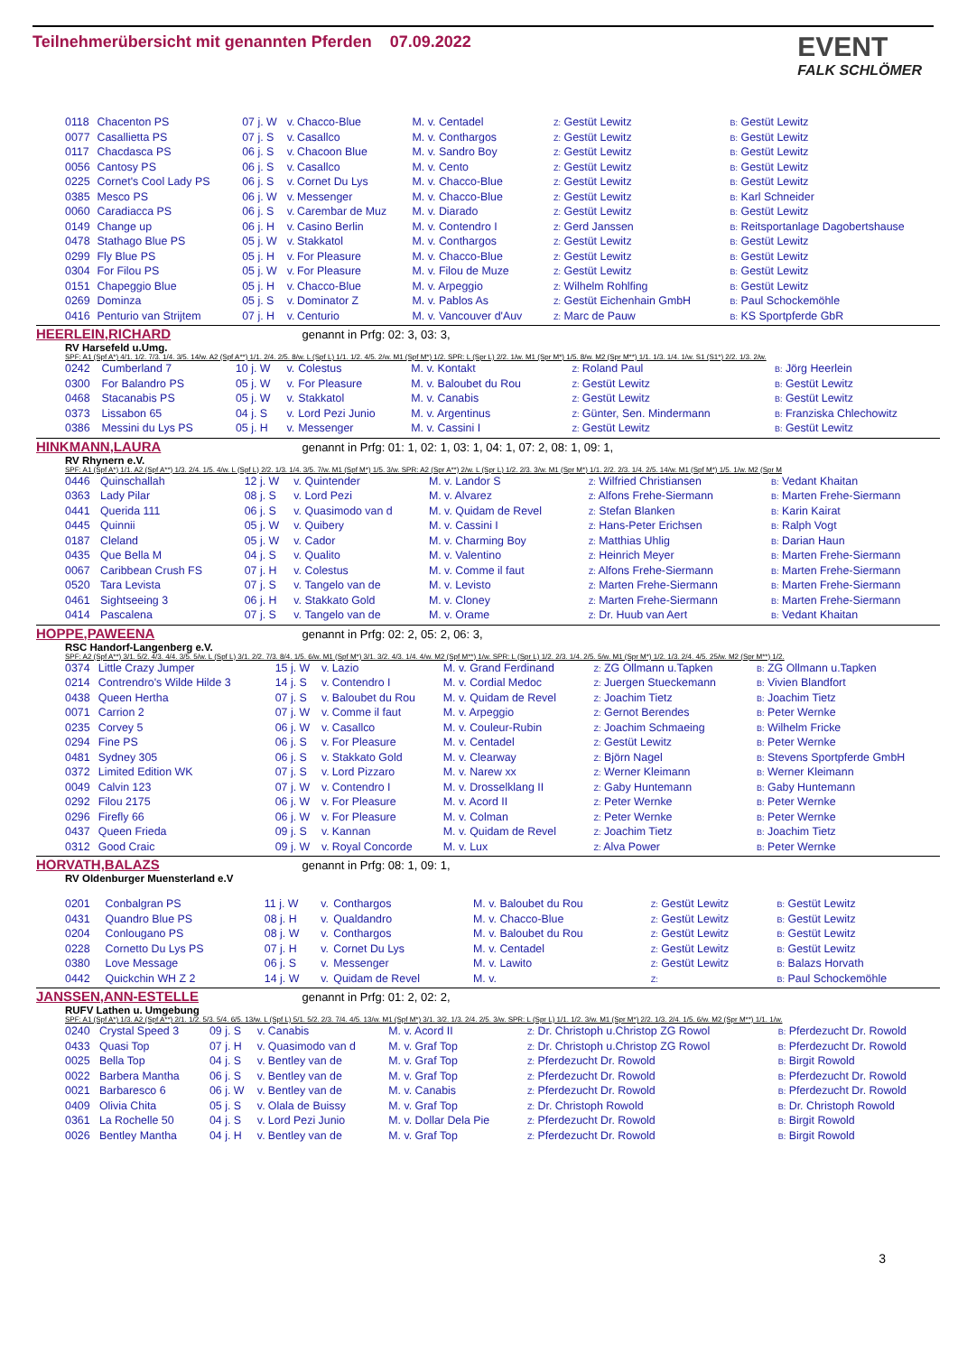Teilnehmerübersicht mit genannten Pferden 07.09.2022
EVENT
FALK SCHLÖMER
| 0118 | Chacenton PS | 07 j. W | v. | Chacco-Blue | M. v. Centadel | Z: Gestüt Lewitz | B: Gestüt Lewitz |
| 0077 | Casallietta PS | 07 j. S | v. | Casallco | M. v. Conthargos | Z: Gestüt Lewitz | B: Gestüt Lewitz |
| 0117 | Chacdasca PS | 06 j. S | v. | Chacoon Blue | M. v. Sandro Boy | Z: Gestüt Lewitz | B: Gestüt Lewitz |
| 0056 | Cantosy PS | 06 j. S | v. | Casallco | M. v. Cento | Z: Gestüt Lewitz | B: Gestüt Lewitz |
| 0225 | Cornet's Cool Lady PS | 06 j. S | v. | Cornet Du Lys | M. v. Chacco-Blue | Z: Gestüt Lewitz | B: Gestüt Lewitz |
| 0385 | Mesco PS | 06 j. W | v. | Messenger | M. v. Chacco-Blue | Z: Gestüt Lewitz | B: Karl Schneider |
| 0060 | Caradiacca PS | 06 j. S | v. | Carembar de Muz | M. v. Diarado | Z: Gestüt Lewitz | B: Gestüt Lewitz |
| 0149 | Change up | 06 j. H | v. | Casino Berlin | M. v. Contendro I | Z: Gerd Janssen | B: Reitsportanlage Dagobertshause |
| 0478 | Stathago Blue PS | 05 j. W | v. | Stakkatol | M. v. Conthargos | Z: Gestüt Lewitz | B: Gestüt Lewitz |
| 0299 | Fly Blue PS | 05 j. H | v. | For Pleasure | M. v. Chacco-Blue | Z: Gestüt Lewitz | B: Gestüt Lewitz |
| 0304 | For Filou PS | 05 j. W | v. | For Pleasure | M. v. Filou de Muze | Z: Gestüt Lewitz | B: Gestüt Lewitz |
| 0151 | Chapeggio Blue | 05 j. H | v. | Chacco-Blue | M. v. Arpeggio | Z: Wilhelm Rohlfing | B: Gestüt Lewitz |
| 0269 | Dominza | 05 j. S | v. | Dominator Z | M. v. Pablos As | Z: Gestüt Eichenhain GmbH | B: Paul Schockemöhle |
| 0416 | Penturio van Strijtem | 07 j. H | v. | Centurio | M. v. Vancouver d'Auv | Z: Marc de Pauw | B: KS Sportpferde GbR |
HEERLEIN,RICHARD genannt in Prfg: 02: 3, 03: 3,
RV Harsefeld u.Umg.
SPF: A1 (Spf A*) 4/1. 1/2. 7/3. 1/4. 3/5. 14/w. A2 (Spf A**) 1/1. 2/4. 2/5. 8/w. L (Spf L) 1/1. 1/2. 4/5. 2/w. M1 (Spf M*) 1/2. SPR: L (Spr L) 2/2. 1/w. M1 (Spr M*) 1/5. 8/w. M2 (Spr M**) 1/1. 1/3. 1/4. 1/w. S1 (S1*) 2/2. 1/3. 2/w.
| 0242 | Cumberland 7 | 10 j. W | v. | Colestus | M. v. Kontakt | Z: Roland Paul | B: Jörg Heerlein |
| 0300 | For Balandro PS | 05 j. W | v. | For Pleasure | M. v. Baloubet du Rou | Z: Gestüt Lewitz | B: Gestüt Lewitz |
| 0468 | Stacanabis PS | 05 j. W | v. | Stakkatol | M. v. Canabis | Z: Gestüt Lewitz | B: Gestüt Lewitz |
| 0373 | Lissabon 65 | 04 j. S | v. | Lord Pezi Junio | M. v. Argentinus | Z: Günter, Sen. Mindermann | B: Franziska Chlechowitz |
| 0386 | Messini du Lys PS | 05 j. H | v. | Messenger | M. v. Cassini I | Z: Gestüt Lewitz | B: Gestüt Lewitz |
HINKMANN,LAURA genannt in Prfg: 01: 1, 02: 1, 03: 1, 04: 1, 07: 2, 08: 1, 09: 1,
RV Rhynern e.V.
SPF: A1 (Spf A*) 1/1. A2 (Spf A**) 1/3. 2/4. 1/5. 4/w. L (Spf L) 2/2. 1/3. 1/4. 3/5. 7/w. M1 (Spf M*) 1/5. 3/w. SPR: A2 (Spr A**) 2/w. L (Spr L) 1/2. 2/3. 3/w. M1 (Spr M*) 1/1. 2/2. 2/3. 1/4. 2/5. 14/w. M1 (Spf M*) 1/5. 1/w. M2 (Spr M
| 0446 | Quinschallah | 12 j. W | v. | Quintender | M. v. Landor S | Z: Wilfried Christiansen | B: Vedant Khaitan |
| 0363 | Lady Pilar | 08 j. S | v. | Lord Pezi | M. v. Alvarez | Z: Alfons Frehe-Siermann | B: Marten Frehe-Siermann |
| 0441 | Querida 111 | 06 j. S | v. | Quasimodo van d | M. v. Quidam de Revel | Z: Stefan Blanken | B: Karin Kairat |
| 0445 | Quinnii | 05 j. W | v. | Quibery | M. v. Cassini I | Z: Hans-Peter Erichsen | B: Ralph Vogt |
| 0187 | Cleland | 05 j. W | v. | Cador | M. v. Charming Boy | Z: Matthias Uhlig | B: Darian Haun |
| 0435 | Que Bella M | 04 j. S | v. | Qualito | M. v. Valentino | Z: Heinrich Meyer | B: Marten Frehe-Siermann |
| 0067 | Caribbean Crush FS | 07 j. H | v. | Colestus | M. v. Comme il faut | Z: Alfons Frehe-Siermann | B: Marten Frehe-Siermann |
| 0520 | Tara Levista | 07 j. S | v. | Tangelo van de | M. v. Levisto | Z: Marten Frehe-Siermann | B: Marten Frehe-Siermann |
| 0461 | Sightseeing 3 | 06 j. H | v. | Stakkato Gold | M. v. Cloney | Z: Marten Frehe-Siermann | B: Marten Frehe-Siermann |
| 0414 | Pascalena | 07 j. S | v. | Tangelo van de | M. v. Orame | Z: Dr. Huub van Aert | B: Vedant Khaitan |
HOPPE,PAWEENA genannt in Prfg: 02: 2, 05: 2, 06: 3,
RSC Handorf-Langenberg e.V.
SPF: A2 (Spf A**) 3/1. 5/2. 4/3. 4/4. 3/5. 5/w. L (Spf L) 3/1. 2/2. 7/3. 8/4. 1/5. 6/w. M1 (Spf M*) 3/1. 3/2. 4/3. 1/4. 4/w. M2 (Spf M**) 1/w. SPR: L (Spr L) 1/2. 2/3. 1/4. 2/5. 5/w. M1 (Spr M*) 1/2. 1/3. 2/4. 4/5. 25/w. M2 (Spr M**) 1/2.
| 0374 | Little Crazy Jumper | 15 j. W | v. | Lazio | M. v. Grand Ferdinand | Z: ZG Ollmann u.Tapken | B: ZG Ollmann u.Tapken |
| 0214 | Contrendro's Wilde Hilde 3 | 14 j. S | v. | Contendro I | M. v. Cordial Medoc | Z: Juergen Stueckemann | B: Vivien Blandfort |
| 0438 | Queen Hertha | 07 j. S | v. | Baloubet du Rou | M. v. Quidam de Revel | Z: Joachim Tietz | B: Joachim Tietz |
| 0071 | Carrion 2 | 07 j. W | v. | Comme il faut | M. v. Arpeggio | Z: Gernot Berendes | B: Peter Wernke |
| 0235 | Corvey 5 | 06 j. W | v. | Casallco | M. v. Couleur-Rubin | Z: Joachim Schmaeing | B: Wilhelm Fricke |
| 0294 | Fine PS | 06 j. S | v. | For Pleasure | M. v. Centadel | Z: Gestüt Lewitz | B: Peter Wernke |
| 0481 | Sydney 305 | 06 j. S | v. | Stakkato Gold | M. v. Clearway | Z: Björn Nagel | B: Stevens Sportpferde GmbH |
| 0372 | Limited Edition WK | 07 j. S | v. | Lord Pizzaro | M. v. Narew xx | Z: Werner Kleimann | B: Werner Kleimann |
| 0049 | Calvin 123 | 07 j. W | v. | Contendro I | M. v. Drosselklang II | Z: Gaby Huntemann | B: Gaby Huntemann |
| 0292 | Filou 2175 | 06 j. W | v. | For Pleasure | M. v. Acord II | Z: Peter Wernke | B: Peter Wernke |
| 0296 | Firefly 66 | 06 j. W | v. | For Pleasure | M. v. Colman | Z: Peter Wernke | B: Peter Wernke |
| 0437 | Queen Frieda | 09 j. S | v. | Kannan | M. v. Quidam de Revel | Z: Joachim Tietz | B: Joachim Tietz |
| 0312 | Good Craic | 09 j. W | v. | Royal Concorde | M. v. Lux | Z: Alva Power | B: Peter Wernke |
HORVATH,BALAZS genannt in Prfg: 08: 1, 09: 1,
RV Oldenburger Muensterland e.V
| 0201 | Conbalgran PS | 11 j. W | v. | Conthargos | M. v. Baloubet du Rou | Z: Gestüt Lewitz | B: Gestüt Lewitz |
| 0431 | Quandro Blue PS | 08 j. H | v. | Qualdandro | M. v. Chacco-Blue | Z: Gestüt Lewitz | B: Gestüt Lewitz |
| 0204 | Conlougano PS | 08 j. W | v. | Conthargos | M. v. Baloubet du Rou | Z: Gestüt Lewitz | B: Gestüt Lewitz |
| 0228 | Cornetto Du Lys PS | 07 j. H | v. | Cornet Du Lys | M. v. Centadel | Z: Gestüt Lewitz | B: Gestüt Lewitz |
| 0380 | Love Message | 06 j. S | v. | Messenger | M. v. Lawito | Z: Gestüt Lewitz | B: Balazs Horvath |
| 0442 | Quickchin WH Z 2 | 14 j. W | v. | Quidam de Revel | M. v. | Z: | B: Paul Schockemöhle |
JANSSEN,ANN-ESTELLE genannt in Prfg: 01: 2, 02: 2,
RUFV Lathen u. Umgebung
SPF: A1 (Spf A*) 1/3. A2 (Spf A**) 2/1. 1/2. 5/3. 5/4. 6/5. 13/w. L (Spf L) 5/1. 5/2. 2/3. 7/4. 4/5. 13/w. M1 (Spf M*) 3/1. 3/2. 1/3. 2/4. 2/5. 3/w. SPR: L (Spr L) 1/1. 1/2. 3/w. M1 (Spr M*) 2/2. 1/3. 2/4. 1/5. 6/w. M2 (Spr M**) 1/1. 1/w.
| 0240 | Crystal Speed 3 | 09 j. S | v. | Canabis | M. v. Acord II | Z: Dr. Christoph u.Christop ZG Rowol | B: Pferdezucht Dr. Rowold |
| 0433 | Quasi Top | 07 j. H | v. | Quasimodo van d | M. v. Graf Top | Z: Dr. Christoph u.Christop ZG Rowol | B: Pferdezucht Dr. Rowold |
| 0025 | Bella Top | 04 j. S | v. | Bentley van de | M. v. Graf Top | Z: Pferdezucht Dr. Rowold | B: Birgit Rowold |
| 0022 | Barbera Mantha | 06 j. S | v. | Bentley van de | M. v. Graf Top | Z: Pferdezucht Dr. Rowold | B: Pferdezucht Dr. Rowold |
| 0021 | Barbaresco 6 | 06 j. W | v. | Bentley van de | M. v. Canabis | Z: Pferdezucht Dr. Rowold | B: Pferdezucht Dr. Rowold |
| 0409 | Olivia Chita | 05 j. S | v. | Olala de Buissy | M. v. Graf Top | Z: Dr. Christoph Rowold | B: Dr. Christoph Rowold |
| 0361 | La Rochelle 50 | 04 j. S | v. | Lord Pezi Junio | M. v. Dollar Dela Pie | Z: Pferdezucht Dr. Rowold | B: Birgit Rowold |
| 0026 | Bentley Mantha | 04 j. H | v. | Bentley van de | M. v. Graf Top | Z: Pferdezucht Dr. Rowold | B: Birgit Rowold |
3